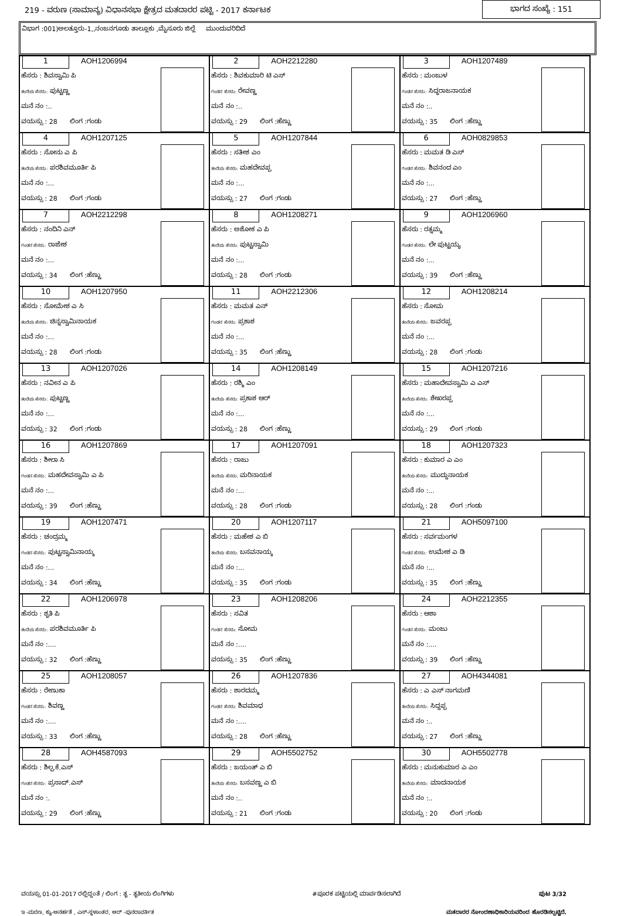219 - ವರುಣ (ಸಾಮಾನ್ಯ) ವಿಧಾನಸಭಾ ಕ್ಷೇತ್ರದ ಮತದಾರರ ಪಟ್ಟಿ - 2017 ಕರ್ನಾಟಕ ಭಾಗದ ಸಂಖ್ಯೆ : 151
ವಿಭಾಗ :001)ಅಲತ್ತೂರು-1,,ನಂಜನಗೂಡು ತಾಲ್ಲೂಕು ,ಮೈಸೂರು ಜಿಲ್ಲೆ ಮುಂದುವರಿದಿದೆ
| 1 AOH1206994 ಹೆಸರು : ಶಿವಸ್ವಾಮಿ ಪಿ ತಂದೆಯ ಹೆಸರು: ಪುಟ್ಟಣ್ಣ ಮನೆ ನಂ :.. ವಯಸ್ಸು : 28 ಲಿಂಗ :ಗಂಡು | 2 AOH2212280 ಹೆಸರು : ಶಿವಕುಮಾರಿ ಟಿ ಎಸ್ ಗಂಡನ ಹೆಸರು: ರೇವಣ್ಣ ಮನೆ ನಂ :.. ವಯಸ್ಸು : 29 ಲಿಂಗ :ಹೆಣ್ಣು | 3 AOH1207489 ಹೆಸರು : ಮಂಜುಳ ಗಂಡನ ಹೆಸರು: ಸಿದ್ಧರಾಜನಾಯಕ ಮನೆ ನಂ :.. ವಯಸ್ಸು : 35 ಲಿಂಗ :ಹೆಣ್ಣು |
| 4 AOH1207125 ಹೆಸರು : ಸೋನು ಎ ಪಿ ತಂದೆಯ ಹೆಸರು: ಪರಶಿವಮೂರ್ತಿ ಪಿ ಮನೆ ನಂ :... ವಯಸ್ಸು : 28 ಲಿಂಗ :ಗಂಡು | 5 AOH1207844 ಹೆಸರು : ಸತೀಶ ಎಂ ತಂದೆಯ ಹೆಸರು: ಮಹದೇವಪ್ಪ ಮನೆ ನಂ :... ವಯಸ್ಸು : 27 ಲಿಂಗ :ಗಂಡು | 6 AOH0829853 ಹೆಸರು : ಮಮತ ಡಿ ಎಸ್ ಗಂಡನ ಹೆಸರು: ಶಿವನಂದ ಎಂ ಮನೆ ನಂ :... ವಯಸ್ಸು : 27 ಲಿಂಗ :ಹೆಣ್ಣು |
| 7 AOH2212298 ಹೆಸರು : ನಂದಿನಿ ಎನ್ ಗಂಡನ ಹೆಸರು: ರಾಜೇಶ ಮನೆ ನಂ :... ವಯಸ್ಸು : 34 ಲಿಂಗ :ಹೆಣ್ಣು | 8 AOH1208271 ಹೆಸರು : ಅಶೋಕ ಎ ಪಿ ತಂದೆಯ ಹೆಸರು: ಪುಟ್ಟಸ್ವಾಮಿ ಮನೆ ನಂ :... ವಯಸ್ಸು : 28 ಲಿಂಗ :ಗಂಡು | 9 AOH1206960 ಹೆಸರು : ರತ್ನಮ್ಮ ಗಂಡನ ಹೆಸರು: ಲೇ ಪುಟ್ಟಯ್ಯ ಮನೆ ನಂ :... ವಯಸ್ಸು : 39 ಲಿಂಗ :ಹೆಣ್ಣು |
| 10 AOH1207950 ಹೆಸರು : ಸೋಮೇಶ ಎ ಸಿ ತಂದೆಯ ಹೆಸರು: ಚಿನ್ನಸ್ವಾಮಿನಾಯಕ ಮನೆ ನಂ :... ವಯಸ್ಸು : 28 ಲಿಂಗ :ಗಂಡು | 11 AOH2212306 ಹೆಸರು : ಮಮತ ಎನ್ ಗಂಡನ ಹೆಸರು: ಪ್ರಕಾಶ ಮನೆ ನಂ :... ವಯಸ್ಸು : 35 ಲಿಂಗ :ಹೆಣ್ಣು | 12 AOH1208214 ಹೆಸರು : ಸೋಮ ತಂದೆಯ ಹೆಸರು: ಜವರಪ್ಪ ಮನೆ ನಂ :... ವಯಸ್ಸು : 28 ಲಿಂಗ :ಗಂಡು |
| 13 AOH1207026 ಹೆಸರು : ನವೀನ ಎ ಪಿ ತಂದೆಯ ಹೆಸರು: ಪುಟ್ಟಣ್ಣ ಮನೆ ನಂ :... ವಯಸ್ಸು : 32 ಲಿಂಗ :ಗಂಡು | 14 AOH1208149 ಹೆಸರು : ರಶ್ಮಿ ಎಂ ತಂದೆಯ ಹೆಸರು: ಪ್ರಕಾಶ ಆರ್ ಮನೆ ನಂ :... ವಯಸ್ಸು : 28 ಲಿಂಗ :ಹೆಣ್ಣು | 15 AOH1207216 ಹೆಸರು : ಮಹಾದೇವಸ್ವಾಮಿ ಎ ಎಸ್ ತಂದೆಯ ಹೆಸರು: ಶೇಖರಪ್ಪ ಮನೆ ನಂ :... ವಯಸ್ಸು : 29 ಲಿಂಗ :ಗಂಡು |
| 16 AOH1207869 ಹೆಸರು : ಶೀಲಾ ಸಿ ಗಂಡನ ಹೆಸರು: ಮಹದೇವಸ್ವಾಮಿ ಎ ಪಿ ಮನೆ ನಂ :... ವಯಸ್ಸು : 39 ಲಿಂಗ :ಹೆಣ್ಣು | 17 AOH1207091 ಹೆಸರು : ರಾಜು ತಂದೆಯ ಹೆಸರು: ಮರಿನಾಯಕ ಮನೆ ನಂ :... ವಯಸ್ಸು : 28 ಲಿಂಗ :ಗಂಡು | 18 AOH1207323 ಹೆಸರು : ಕುಮಾರ ಎ ಎಂ ತಂದೆಯ ಹೆಸರು: ಮುದ್ದುನಾಯಕ ಮನೆ ನಂ :... ವಯಸ್ಸು : 28 ಲಿಂಗ :ಗಂಡು |
| 19 AOH1207471 ಹೆಸರು : ಚಂದ್ರಮ್ಮ ಗಂಡನ ಹೆಸರು: ಪುಟ್ಟಸ್ವಾಮಿನಾಯ್ಕ ಮನೆ ನಂ :... ವಯಸ್ಸು : 34 ಲಿಂಗ :ಹೆಣ್ಣು | 20 AOH1207117 ಹೆಸರು : ಮಹೇಶ ಎ ಬಿ ತಂದೆಯ ಹೆಸರು: ಬಸವನಾಯ್ಕ ಮನೆ ನಂ :... ವಯಸ್ಸು : 35 ಲಿಂಗ :ಗಂಡು | 21 AOH5097100 ಹೆಸರು : ಸರ್ವಮಂಗಳ ಗಂಡನ ಹೆಸರು: ಉಮೇಶ ಎ ಡಿ ಮನೆ ನಂ :... ವಯಸ್ಸು : 35 ಲಿಂಗ :ಹೆಣ್ಣು |
| 22 AOH1206978 ಹೆಸರು : ಶೃತಿ ಪಿ ತಂದೆಯ ಹೆಸರು: ಪರಶಿವಮೂರ್ತಿ ಪಿ ಮನೆ ನಂ :.... ವಯಸ್ಸು : 32 ಲಿಂಗ :ಹೆಣ್ಣು | 23 AOH1208206 ಹೆಸರು : ಸವಿತ ಗಂಡನ ಹೆಸರು: ಸೋಮ ಮನೆ ನಂ :.... ವಯಸ್ಸು : 35 ಲಿಂಗ :ಹೆಣ್ಣು | 24 AOH2212355 ಹೆಸರು : ಆಶಾ ಗಂಡನ ಹೆಸರು: ಮಂಜು ಮನೆ ನಂ :.... ವಯಸ್ಸು : 39 ಲಿಂಗ :ಹೆಣ್ಣು |
| 25 AOH1208057 ಹೆಸರು : ರೇಣುಕಾ ಗಂಡನ ಹೆಸರು: ಶಿವಣ್ಣ ಮನೆ ನಂ :.... ವಯಸ್ಸು : 33 ಲಿಂಗ :ಹೆಣ್ಣು | 26 AOH1207836 ಹೆಸರು : ಶಾರದಮ್ಮ ಗಂಡನ ಹೆಸರು: ಶಿವಮಾಧ ಮನೆ ನಂ :.... ವಯಸ್ಸು : 28 ಲಿಂಗ :ಹೆಣ್ಣು | 27 AOH4344081 ಹೆಸರು : ಎ ಎಸ್ ನಾಗಮಣಿ ತಂದೆಯ ಹೆಸರು: ಸಿದ್ದಪ್ಪ ಮನೆ ನಂ :.. ವಯಸ್ಸು : 27 ಲಿಂಗ :ಹೆಣ್ಣು |
| 28 AOH4587093 ಹೆಸರು : ಶಿಲ್ಪ.ಕೆ.ಎಸ್ ಗಂಡನ ಹೆಸರು: ಪ್ರಸಾದ್.ಎಸ್ ಮನೆ ನಂ :. ವಯಸ್ಸು : 29 ಲಿಂಗ :ಹೆಣ್ಣು | 29 AOH5502752 ಹೆಸರು : ಜಯಂತ್ ಎ ಬಿ ತಂದೆಯ ಹೆಸರು: ಬಸವಣ್ಣ ಎ ಬಿ ಮನೆ ನಂ :.. ವಯಸ್ಸು : 21 ಲಿಂಗ :ಗಂಡು | 30 AOH5502778 ಹೆಸರು : ಮನುಕುಮಾರ ಎ ಎಂ ತಂದೆಯ ಹೆಸರು: ಮಾದನಾಯಕ ಮನೆ ನಂ :.. ವಯಸ್ಸು : 20 ಲಿಂಗ :ಗಂಡು |
ವಯಸ್ಸು 01-01-2017 ರಲ್ಲಿದ್ದಂತೆ / ಲಿಂಗ : ತೃ - ತೃತೀಯ ಲಿಂಗಿಗಳು #ಪೂರಕ ಪಟ್ಟಿಯಲ್ಲಿ ಮಾರ್ಪಡಿಸಲಾಗಿದೆ ಪುಟ 3/32
ಇ -ಮರಣ, ಕ್ಯು-ಅನರ್ಹತೆ , ಎಸ್-ಸ್ಥಳಾಂತರ, ಆರ್ -ಪುನರಾವರ್ತಿತ ಮತದಾರರ ನೋಂದಣಾಧಿಕಾರಿಯವರಿಂದ ಹೊರಡಿಸಲ್ಪಟ್ಟಿದೆ.